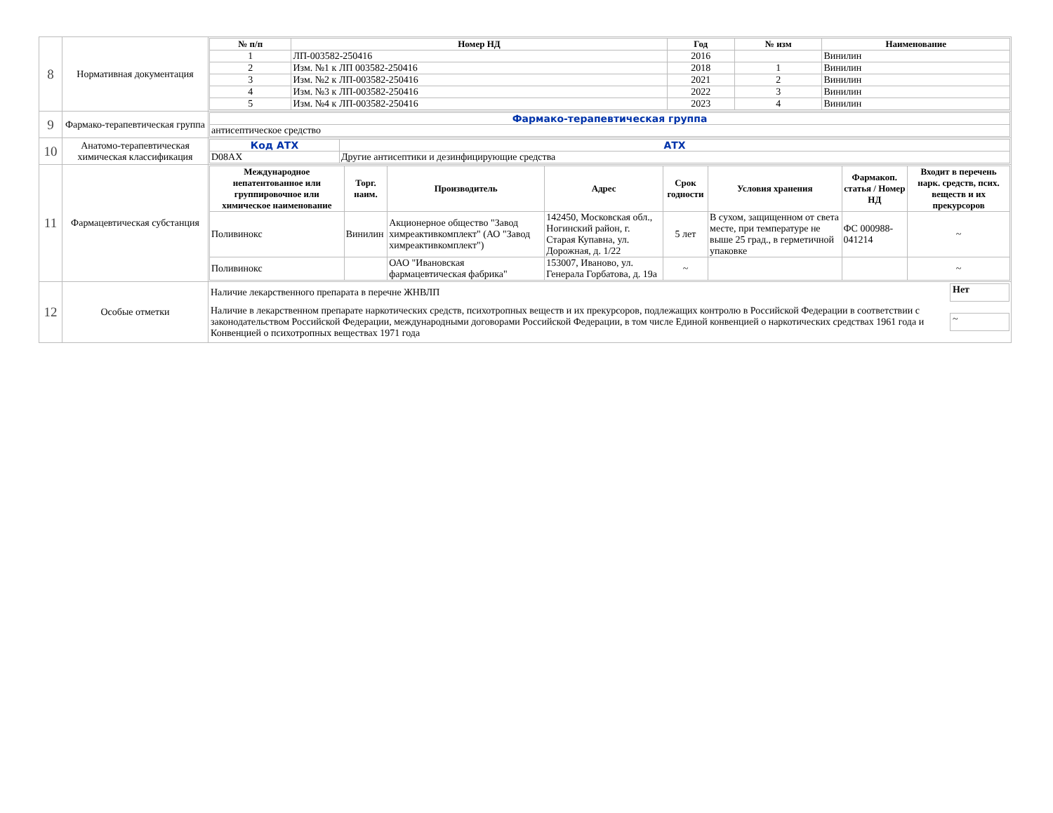| 8 | Нормативная документация | / № п/п / Номер НД / Год / № изм / Наименование / / --- / --- / --- / --- / --- / / 1 / ЛП-003582-250416 / 2016 / / Винилин / / 2 / Изм. №1 к ЛП 003582-250416 / 2018 / 1 / Винилин / / 3 / Изм. №2 к ЛП-003582-250416 / 2021 / 2 / Винилин / / 4 / Изм. №3 к ЛП-003582-250416 / 2022 / 3 / Винилин / / 5 / Изм. №4 к ЛП-003582-250416 / 2023 / 4 / Винилин / |
| 9 | Фармако-терапевтическая группа | / Фармако-терапевтическая группа / / антисептическое средство / |
| 10 | Анатомо-терапевтическая химическая классификация | / Код АТХ / АТХ / / D08AX / Другие антисептики и дезинфицирующие средства / |
| 11 | Фармацевтическая субстанция | / Международное непатентованное или группировочное или химическое наименование / Торг. наим. / Производитель / Адрес / Срок годности / Условия хранения / Фармакоп. статья / Номер НД / Входит в перечень нарк. средств, псих. веществ и их прекурсоров / / --- / --- / --- / --- / --- / --- / --- / --- / / Поливинокс / Винилин / Акционерное общество "Завод химреактивкомплект" (АО "Завод химреактивкомплект") / 142450, Московская обл., Ногинский район, г. Старая Купавна, ул. Дорожная, д. 1/22 / 5 лет / В сухом, защищенном от света месте, при температуре не выше 25 град., в герметичной упаковке / ФС 000988-041214 / ~ / / Поливинокс / / ОАО "Ивановская фармацевтическая фабрика" / 153007, Иваново, ул. Генерала Горбатова, д. 19а / ~ / / / ~ / |
| 12 | Особые отметки | / Наличие лекарственного препарата в перечне ЖНВЛП / Нет / / Наличие в лекарственном препарате наркотических средств, психотропных веществ и их прекурсоров, подлежащих контролю в Российской Федерации в соответствии с законодательством Российской Федерации, международными договорами Российской Федерации, в том числе Единой конвенцией о наркотических средствах 1961 года и Конвенцией о психотропных веществах 1971 года / ~ / |